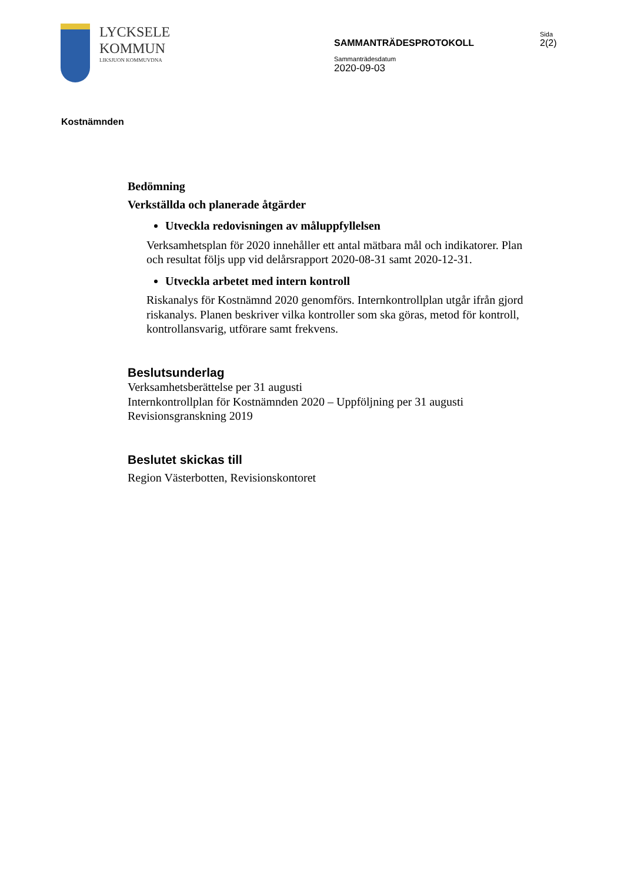LYCKSELE
KOMMUN
LIKSJUON KOMMUVDNA
SAMMANTRÄDESPROTOKOLL
Sammanträdesdatum
2020-09-03
Sida
2(2)
Kostnämnden
Bedömning
Verkställda och planerade åtgärder
Utveckla redovisningen av måluppfyllelsen
Verksamhetsplan för 2020 innehåller ett antal mätbara mål och indikatorer. Plan och resultat följs upp vid delårsrapport 2020-08-31 samt 2020-12-31.
Utveckla arbetet med intern kontroll
Riskanalys för Kostnämnd 2020 genomförs. Internkontrollplan utgår ifrån gjord riskanalys. Planen beskriver vilka kontroller som ska göras, metod för kontroll, kontrollansvarig, utförare samt frekvens.
Beslutsunderlag
Verksamhetsberättelse per 31 augusti
Internkontrollplan för Kostnämnden 2020 – Uppföljning per 31 augusti
Revisionsgranskning 2019
Beslutet skickas till
Region Västerbotten, Revisionskontoret